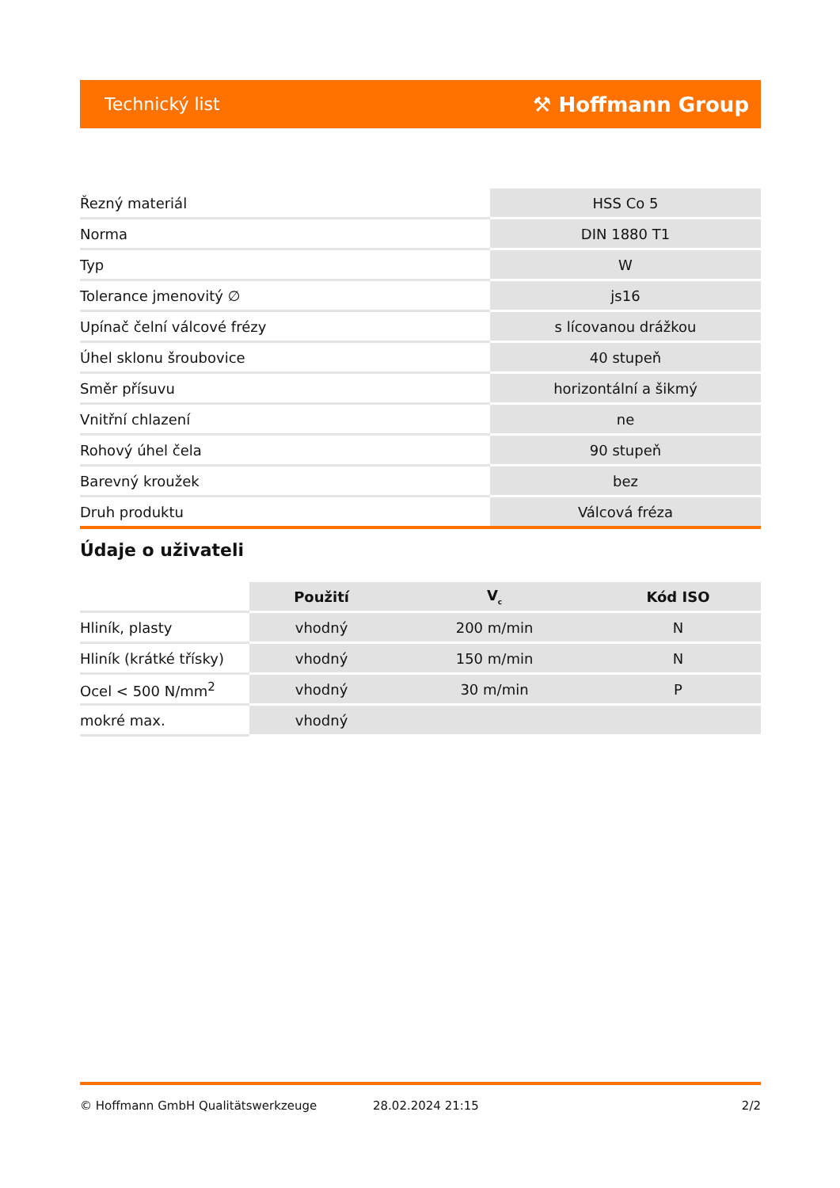Technický list ⚒ Hoffmann Group
| Řezný materiál | HSS Co 5 |
| Norma | DIN 1880 T1 |
| Typ | W |
| Tolerance jmenovitý ∅ | js16 |
| Upínač čelní válcové frézy | s lícovanou drážkou |
| Úhel sklonu šroubovice | 40 stupeň |
| Směr přísuvu | horizontální a šikmý |
| Vnitřní chlazení | ne |
| Rohový úhel čela | 90 stupeň |
| Barevný kroužek | bez |
| Druh produktu | Válcová fréza |
Údaje o uživateli
| | Použití | V<sub>c</sub> | Kód ISO |
| --- | --- | --- | --- |
| Hliník, plasty | vhodný | 200 m/min | N |
| Hliník (krátké třísky) | vhodný | 150 m/min | N |
| Ocel < 500 N/mm<sup>2</sup> | vhodný | 30 m/min | P |
| mokré max. | vhodný | | |
© Hoffmann GmbH Qualitätswerkzeuge 28.02.2024 21:15 2/2